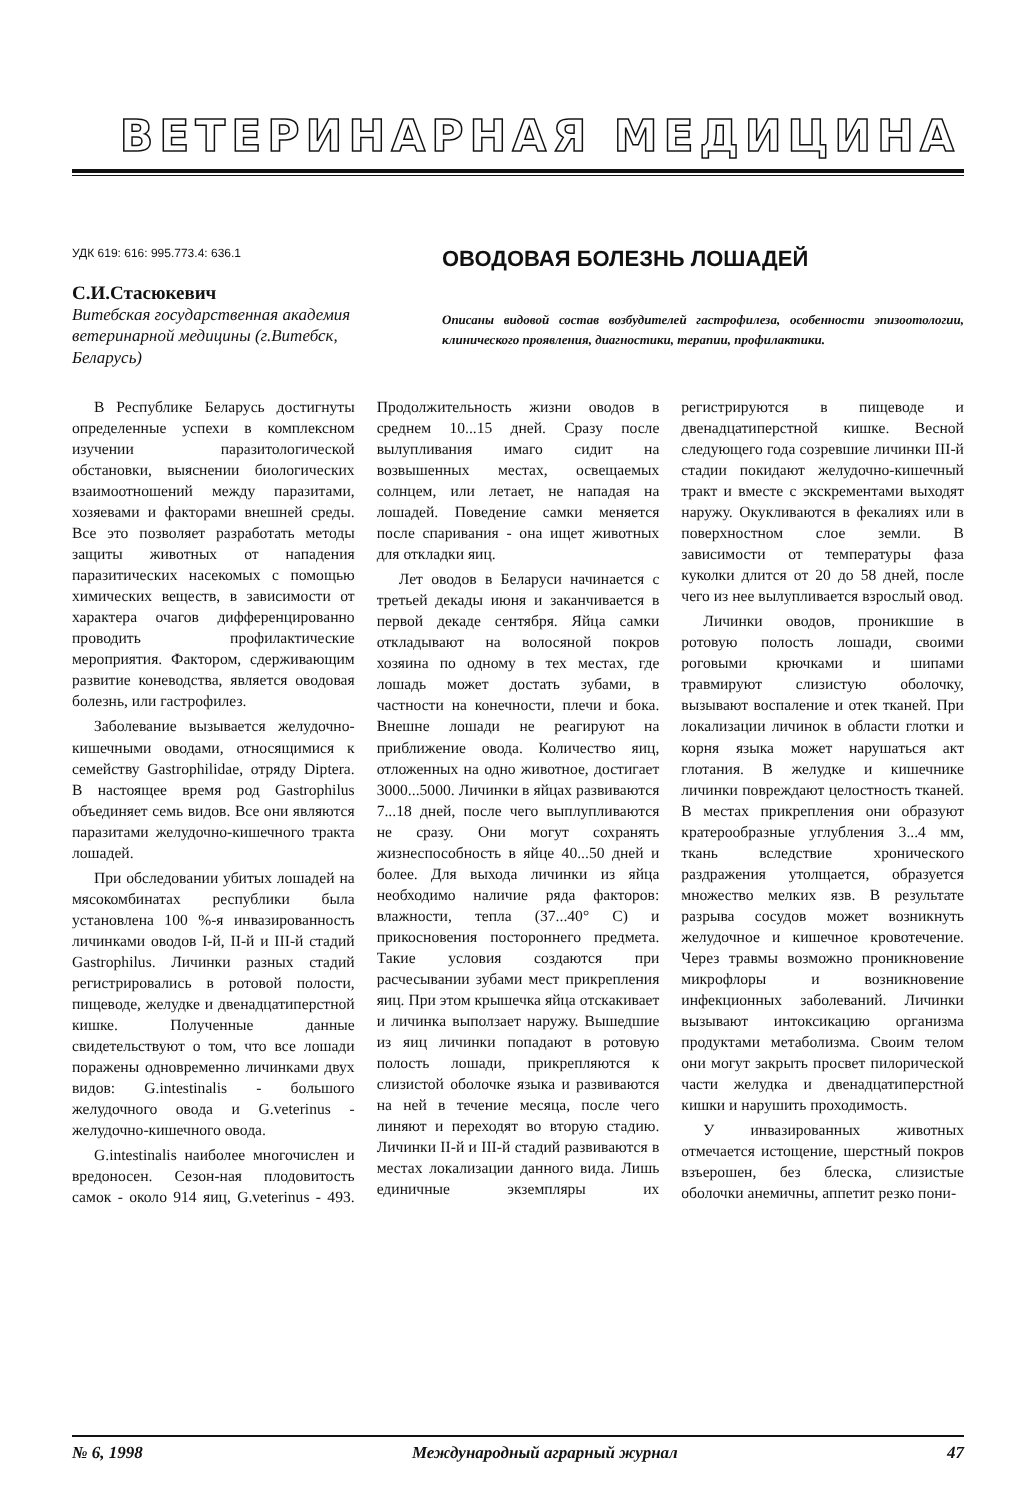ВЕТЕРИНАРНАЯ МЕДИЦИНА
УДК 619: 616: 995.773.4: 636.1
С.И.Стасюкевич
Витебская государственная академия ветеринарной медицины (г.Витебск, Беларусь)
ОВОДОВАЯ БОЛЕЗНЬ ЛОШАДЕЙ
Описаны видовой состав возбудителей гастрофилеза, особенности эпизоотологии, клинического проявления, диагностики, терапии, профилактики.
В Республике Беларусь достигнуты определенные успехи в комплексном изучении паразитологической обстановки, выяснении биологических взаимоотношений между паразитами, хозяевами и факторами внешней среды. Все это позволяет разработать методы защиты животных от нападения паразитических насекомых с помощью химических веществ, в зависимости от характера очагов дифференцированно проводить профилактические мероприятия. Фактором, сдерживающим развитие коневодства, является оводовая болезнь, или гастрофилез.
Заболевание вызывается желудочно-кишечными оводами, относящимися к семейству Gastrophilidae, отряду Diptera. В настоящее время род Gastrophilus объединяет семь видов. Все они являются паразитами желудочно-кишечного тракта лошадей.
При обследовании убитых лошадей на мясокомбинатах республики была установлена 100 %-я инвазированность личинками оводов I-й, II-й и III-й стадий Gastrophilus. Личинки разных стадий регистрировались в ротовой полости, пищеводе, желудке и двенадцатиперстной кишке. Полученные данные свидетельствуют о том, что все лошади поражены одновременно личинками двух видов: G.intestinalis - большого желудочного овода и G.veterinus - желудочно-кишечного овода.
G.intestinalis наиболее многочислен и вредоносен. Сезон-ная плодовитость самок - около 914 яиц, G.veterinus - 493. Продолжительность жизни оводов в среднем 10...15 дней. Сразу после вылупливания имаго сидит на возвышенных местах, освещаемых солнцем, или летает, не нападая на лошадей. Поведение самки меняется после спаривания - она ищет животных для откладки яиц.
Лет оводов в Беларуси начинается с третьей декады июня и заканчивается в первой декаде сентября. Яйца самки откладывают на волосяной покров хозяина по одному в тех местах, где лошадь может достать зубами, в частности на конечности, плечи и бока. Внешне лошади не реагируют на приближение овода. Количество яиц, отложенных на одно животное, достигает 3000...5000. Личинки в яйцах развиваются 7...18 дней, после чего выплупливаются не сразу. Они могут сохранять жизнеспособность в яйце 40...50 дней и более. Для выхода личинки из яйца необходимо наличие ряда факторов: влажности, тепла (37...40° С) и прикосновения постороннего предмета. Такие условия создаются при расчесывании зубами мест прикрепления яиц. При этом крышечка яйца отскакивает и личинка выползает наружу. Вышедшие из яиц личинки попадают в ротовую полость лошади, прикрепляются к слизистой оболочке языка и развиваются на ней в течение месяца, после чего линяют и переходят во вторую стадию. Личинки II-й и III-й стадий развиваются в местах локализации данного вида. Лишь единичные экземпляры их регистрируются в пищеводе и двенадцатиперстной кишке. Весной следующего года созревшие личинки III-й стадии покидают желудочно-кишечный тракт и вместе с экскрементами выходят наружу. Окукливаются в фекалиях или в поверхностном слое земли. В зависимости от температуры фаза куколки длится от 20 до 58 дней, после чего из нее вылупливается взрослый овод.
Личинки оводов, проникшие в ротовую полость лошади, своими роговыми крючками и шипами травмируют слизистую оболочку, вызывают воспаление и отек тканей. При локализации личинок в области глотки и корня языка может нарушаться акт глотания. В желудке и кишечнике личинки повреждают целостность тканей. В местах прикрепления они образуют кратерообразные углубления 3...4 мм, ткань вследствие хронического раздражения утолщается, образуется множество мелких язв. В результате разрыва сосудов может возникнуть желудочное и кишечное кровотечение. Через травмы возможно проникновение микрофлоры и возникновение инфекционных заболеваний. Личинки вызывают интоксикацию организма продуктами метаболизма. Своим телом они могут закрыть просвет пилорической части желудка и двенадцатиперстной кишки и нарушить проходимость.
У инвазированных животных отмечается истощение, шерстный покров взъерошен, без блеска, слизистые оболочки анемичны, аппетит резко пони-
№ 6, 1998 Международный аграрный журнал 47